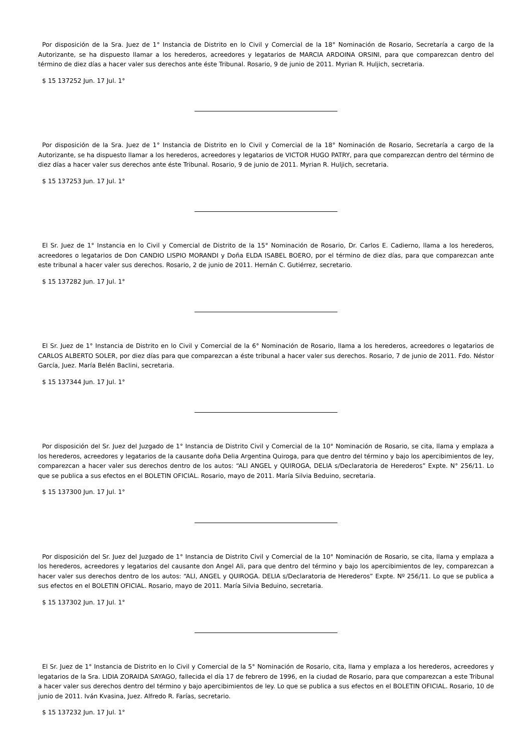Por disposición de la Sra. Juez de 1° Instancia de Distrito en lo Civil y Comercial de la 18° Nominación de Rosario, Secretaría a cargo de la Autorizante, se ha dispuesto llamar a los herederos, acreedores y legatarios de MARCIA ARDOINA ORSINI, para que comparezcan dentro del término de diez días a hacer valer sus derechos ante éste Tribunal. Rosario, 9 de junio de 2011. Myrian R. Huljich, secretaria.
$ 15 137252 Jun. 17 Jul. 1°
Por disposición de la Sra. Juez de 1° Instancia de Distrito en lo Civil y Comercial de la 18° Nominación de Rosario, Secretaría a cargo de la Autorizante, se ha dispuesto llamar a los herederos, acreedores y legatarios de VICTOR HUGO PATRY, para que comparezcan dentro del término de diez días a hacer valer sus derechos ante éste Tribunal. Rosario, 9 de junio de 2011. Myrian R. Huljich, secretaria.
$ 15 137253 Jun. 17 Jul. 1°
El Sr. Juez de 1° Instancia en lo Civil y Comercial de Distrito de la 15° Nominación de Rosario, Dr. Carlos E. Cadierno, llama a los herederos, acreedores o legatarios de Don CANDIO LISPIO MORANDI y Doña ELDA ISABEL BOERO, por el término de diez días, para que comparezcan ante este tribunal a hacer valer sus derechos. Rosario, 2 de junio de 2011. Hernán C. Gutiérrez, secretario.
$ 15 137282 Jun. 17 Jul. 1°
El Sr. Juez de 1° Instancia de Distrito en lo Civil y Comercial de la 6° Nominación de Rosario, llama a los herederos, acreedores o legatarios de CARLOS ALBERTO SOLER, por diez días para que comparezcan a éste tribunal a hacer valer sus derechos. Rosario, 7 de junio de 2011. Fdo. Néstor García, Juez. María Belén Baclini, secretaria.
$ 15 137344 Jun. 17 Jul. 1°
Por disposición del Sr. Juez del Juzgado de 1° Instancia de Distrito Civil y Comercial de la 10° Nominación de Rosario, se cita, llama y emplaza a los herederos, acreedores y legatarios de la causante doña Delia Argentina Quiroga, para que dentro del término y bajo los apercibimientos de ley, comparezcan a hacer valer sus derechos dentro de los autos: “ALI ANGEL y QUIROGA, DELIA s/Declaratoria de Herederos” Expte. N° 256/11. Lo que se publica a sus efectos en el BOLETIN OFICIAL. Rosario, mayo de 2011. María Silvia Beduino, secretaria.
$ 15 137300 Jun. 17 Jul. 1°
Por disposición del Sr. Juez del Juzgado de 1° Instancia de Distrito Civil y Comercial de la 10° Nominación de Rosario, se cita, llama y emplaza a los herederos, acreedores y legatarios del causante don Angel Ali, para que dentro del término y bajo los apercibimientos de ley, comparezcan a hacer valer sus derechos dentro de los autos: “ALI, ANGEL y QUIROGA. DELIA s/Declaratoria de Herederos” Expte. Nº 256/11. Lo que se publica a sus efectos en el BOLETIN OFICIAL. Rosario, mayo de 2011. María Silvia Beduino, secretaria.
$ 15 137302 Jun. 17 Jul. 1°
El Sr. Juez de 1° Instancia de Distrito en lo Civil y Comercial de la 5° Nominación de Rosario, cita, llama y emplaza a los herederos, acreedores y legatarios de la Sra. LIDIA ZORAIDA SAYAGO, fallecida el día 17 de febrero de 1996, en la ciudad de Rosario, para que comparezcan a este Tribunal a hacer valer sus derechos dentro del término y bajo apercibimientos de ley. Lo que se publica a sus efectos en el BOLETIN OFICIAL. Rosario, 10 de junio de 2011. Iván Kvasina, Juez. Alfredo R. Farías, secretario.
$ 15 137232 Jun. 17 Jul. 1°